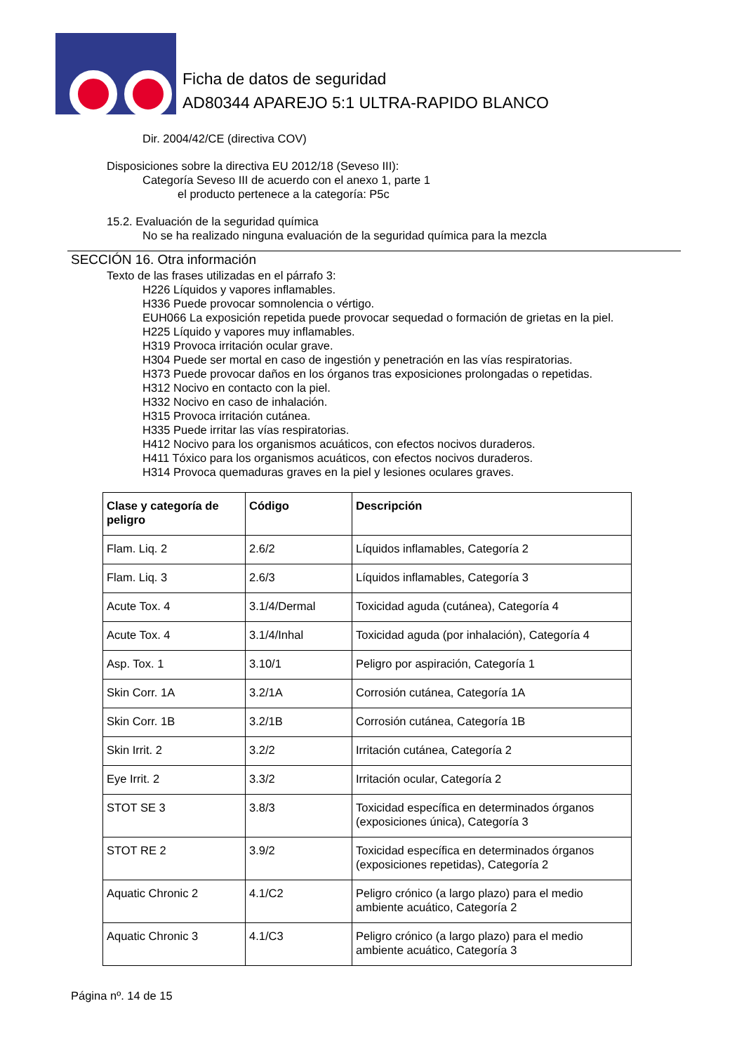Ficha de datos de seguridad
AD80344 APAREJO 5:1 ULTRA-RAPIDO BLANCO
Dir. 2004/42/CE (directiva COV)
Disposiciones sobre la directiva EU 2012/18 (Seveso III):
Categoría Seveso III de acuerdo con el anexo 1, parte 1
el producto pertenece a la categoría: P5c
15.2. Evaluación de la seguridad química
No se ha realizado ninguna evaluación de la seguridad química para la mezcla
SECCIÓN 16. Otra información
Texto de las frases utilizadas en el párrafo 3:
H226 Líquidos y vapores inflamables.
H336 Puede provocar somnolencia o vértigo.
EUH066 La exposición repetida puede provocar sequedad o formación de grietas en la piel.
H225 Líquido y vapores muy inflamables.
H319 Provoca irritación ocular grave.
H304 Puede ser mortal en caso de ingestión y penetración en las vías respiratorias.
H373 Puede provocar daños en los órganos tras exposiciones prolongadas o repetidas.
H312 Nocivo en contacto con la piel.
H332 Nocivo en caso de inhalación.
H315 Provoca irritación cutánea.
H335 Puede irritar las vías respiratorias.
H412 Nocivo para los organismos acuáticos, con efectos nocivos duraderos.
H411 Tóxico para los organismos acuáticos, con efectos nocivos duraderos.
H314 Provoca quemaduras graves en la piel y lesiones oculares graves.
| Clase y categoría de peligro | Código | Descripción |
| --- | --- | --- |
| Flam. Liq. 2 | 2.6/2 | Líquidos inflamables, Categoría 2 |
| Flam. Liq. 3 | 2.6/3 | Líquidos inflamables, Categoría 3 |
| Acute Tox. 4 | 3.1/4/Dermal | Toxicidad aguda (cutánea), Categoría 4 |
| Acute Tox. 4 | 3.1/4/Inhal | Toxicidad aguda (por inhalación), Categoría 4 |
| Asp. Tox. 1 | 3.10/1 | Peligro por aspiración, Categoría 1 |
| Skin Corr. 1A | 3.2/1A | Corrosión cutánea, Categoría 1A |
| Skin Corr. 1B | 3.2/1B | Corrosión cutánea, Categoría 1B |
| Skin Irrit. 2 | 3.2/2 | Irritación cutánea, Categoría 2 |
| Eye Irrit. 2 | 3.3/2 | Irritación ocular, Categoría 2 |
| STOT SE 3 | 3.8/3 | Toxicidad específica en determinados órganos (exposiciones única), Categoría 3 |
| STOT RE 2 | 3.9/2 | Toxicidad específica en determinados órganos (exposiciones repetidas), Categoría 2 |
| Aquatic Chronic 2 | 4.1/C2 | Peligro crónico (a largo plazo) para el medio ambiente acuático, Categoría 2 |
| Aquatic Chronic 3 | 4.1/C3 | Peligro crónico (a largo plazo) para el medio ambiente acuático, Categoría 3 |
Página nº. 14 de 15